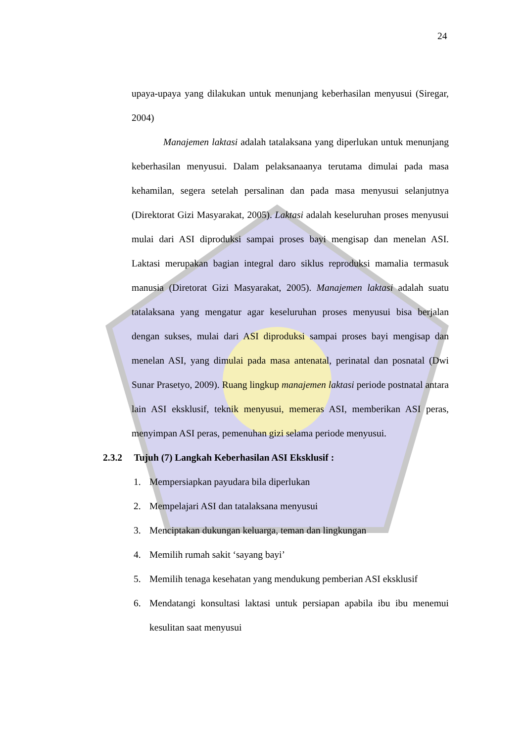24
upaya-upaya yang dilakukan untuk menunjang keberhasilan menyusui (Siregar, 2004)
Manajemen laktasi adalah tatalaksana yang diperlukan untuk menunjang keberhasilan menyusui. Dalam pelaksanaanya terutama dimulai pada masa kehamilan, segera setelah persalinan dan pada masa menyusui selanjutnya (Direktorat Gizi Masyarakat, 2005). Laktasi adalah keseluruhan proses menyusui mulai dari ASI diproduksi sampai proses bayi mengisap dan menelan ASI. Laktasi merupakan bagian integral daro siklus reproduksi mamalia termasuk manusia (Diretorat Gizi Masyarakat, 2005). Manajemen laktasi adalah suatu tatalaksana yang mengatur agar keseluruhan proses menyusui bisa berjalan dengan sukses, mulai dari ASI diproduksi sampai proses bayi mengisap dan menelan ASI, yang dimulai pada masa antenatal, perinatal dan posnatal (Dwi Sunar Prasetyo, 2009). Ruang lingkup manajemen laktasi periode postnatal antara lain ASI eksklusif, teknik menyusui, memeras ASI, memberikan ASI peras, menyimpan ASI peras, pemenuhan gizi selama periode menyusui.
2.3.2 Tujuh (7) Langkah Keberhasilan ASI Eksklusif :
1. Mempersiapkan payudara bila diperlukan
2. Mempelajari ASI dan tatalaksana menyusui
3. Menciptakan dukungan keluarga, teman dan lingkungan
4. Memilih rumah sakit ‘sayang bayi’
5. Memilih tenaga kesehatan yang mendukung pemberian ASI eksklusif
6. Mendatangi konsultasi laktasi untuk persiapan apabila ibu ibu menemui kesulitan saat menyusui